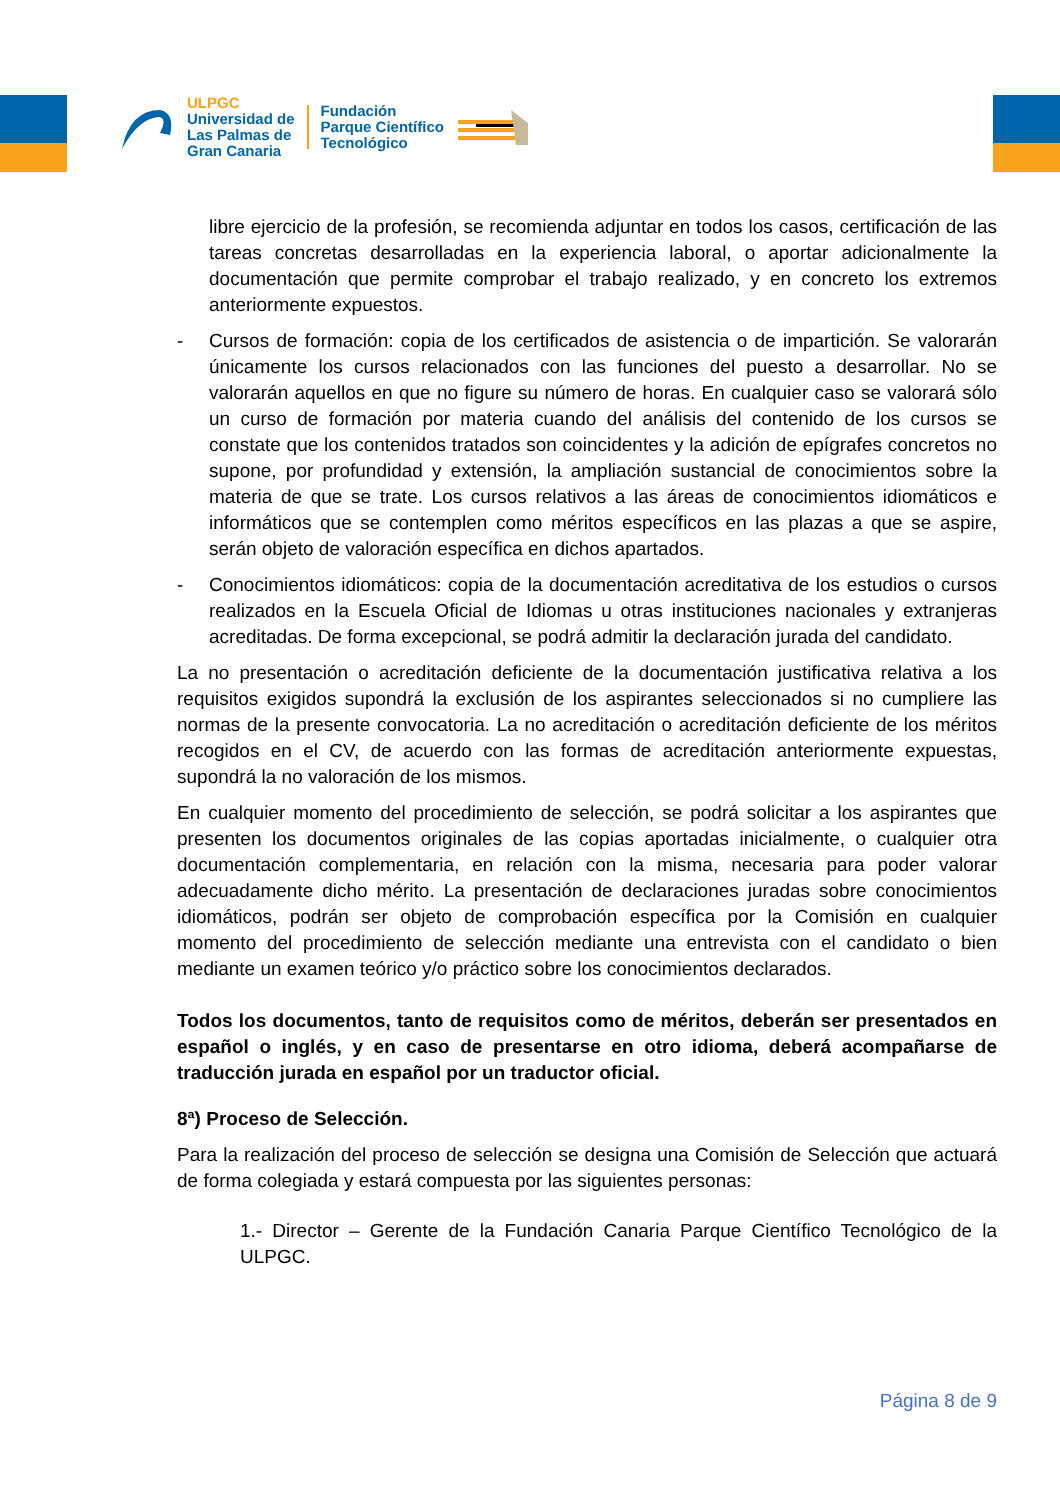ULPGC
Universidad de
Las Palmas de
Gran Canaria
Fundación
Parque Científico
Tecnológico
libre ejercicio de la profesión, se recomienda adjuntar en todos los casos, certificación de las tareas concretas desarrolladas en la experiencia laboral, o aportar adicionalmente la documentación que permite comprobar el trabajo realizado, y en concreto los extremos anteriormente expuestos.
- Cursos de formación: copia de los certificados de asistencia o de impartición. Se valorarán únicamente los cursos relacionados con las funciones del puesto a desarrollar. No se valorarán aquellos en que no figure su número de horas. En cualquier caso se valorará sólo un curso de formación por materia cuando del análisis del contenido de los cursos se constate que los contenidos tratados son coincidentes y la adición de epígrafes concretos no supone, por profundidad y extensión, la ampliación sustancial de conocimientos sobre la materia de que se trate. Los cursos relativos a las áreas de conocimientos idiomáticos e informáticos que se contemplen como méritos específicos en las plazas a que se aspire, serán objeto de valoración específica en dichos apartados.
- Conocimientos idiomáticos: copia de la documentación acreditativa de los estudios o cursos realizados en la Escuela Oficial de Idiomas u otras instituciones nacionales y extranjeras acreditadas. De forma excepcional, se podrá admitir la declaración jurada del candidato.
La no presentación o acreditación deficiente de la documentación justificativa relativa a los requisitos exigidos supondrá la exclusión de los aspirantes seleccionados si no cumpliere las normas de la presente convocatoria. La no acreditación o acreditación deficiente de los méritos recogidos en el CV, de acuerdo con las formas de acreditación anteriormente expuestas, supondrá la no valoración de los mismos.
En cualquier momento del procedimiento de selección, se podrá solicitar a los aspirantes que presenten los documentos originales de las copias aportadas inicialmente, o cualquier otra documentación complementaria, en relación con la misma, necesaria para poder valorar adecuadamente dicho mérito. La presentación de declaraciones juradas sobre conocimientos idiomáticos, podrán ser objeto de comprobación específica por la Comisión en cualquier momento del procedimiento de selección mediante una entrevista con el candidato o bien mediante un examen teórico y/o práctico sobre los conocimientos declarados.
Todos los documentos, tanto de requisitos como de méritos, deberán ser presentados en español o inglés, y en caso de presentarse en otro idioma, deberá acompañarse de traducción jurada en español por un traductor oficial.
8ª) Proceso de Selección.
Para la realización del proceso de selección se designa una Comisión de Selección que actuará de forma colegiada y estará compuesta por las siguientes personas:
1.- Director – Gerente de la Fundación Canaria Parque Científico Tecnológico de la ULPGC.
Página 8 de 9